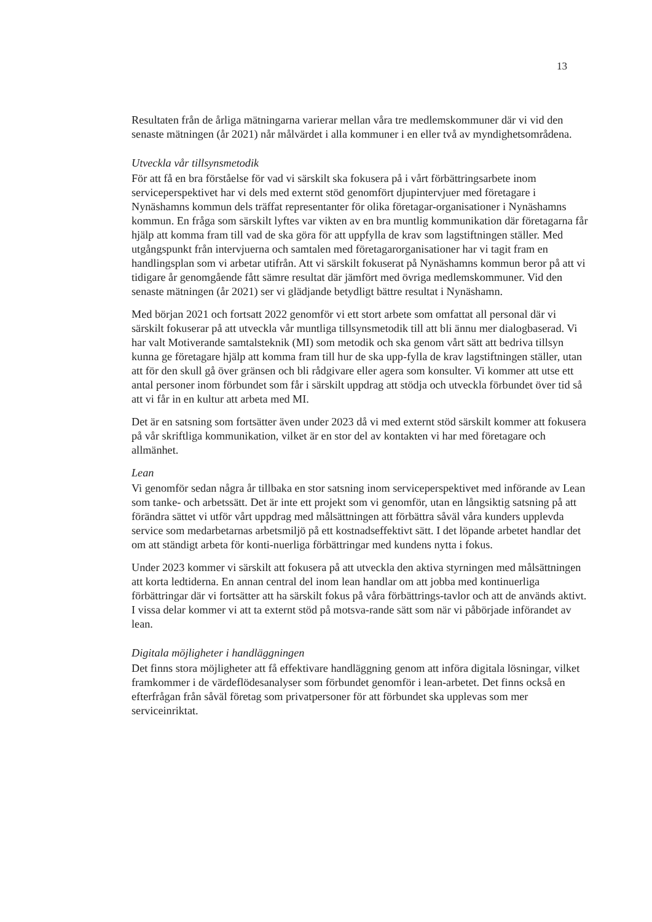13
Resultaten från de årliga mätningarna varierar mellan våra tre medlemskommuner där vi vid den senaste mätningen (år 2021) når målvärdet i alla kommuner i en eller två av myndighetsområdena.
Utveckla vår tillsynsmetodik
För att få en bra förståelse för vad vi särskilt ska fokusera på i vårt förbättringsarbete inom serviceperspektivet har vi dels med externt stöd genomfört djupintervjuer med företagare i Nynäshamns kommun dels träffat representanter för olika företagar-organisationer i Nynäshamns kommun. En fråga som särskilt lyftes var vikten av en bra muntlig kommunikation där företagarna får hjälp att komma fram till vad de ska göra för att uppfylla de krav som lagstiftningen ställer. Med utgångspunkt från intervjuerna och samtalen med företagarorganisationer har vi tagit fram en handlingsplan som vi arbetar utifrån. Att vi särskilt fokuserat på Nynäshamns kommun beror på att vi tidigare år genomgående fått sämre resultat där jämfört med övriga medlemskommuner. Vid den senaste mätningen (år 2021) ser vi glädjande betydligt bättre resultat i Nynäshamn.
Med början 2021 och fortsatt 2022 genomför vi ett stort arbete som omfattat all personal där vi särskilt fokuserar på att utveckla vår muntliga tillsynsmetodik till att bli ännu mer dialogbaserad. Vi har valt Motiverande samtalsteknik (MI) som metodik och ska genom vårt sätt att bedriva tillsyn kunna ge företagare hjälp att komma fram till hur de ska upp-fylla de krav lagstiftningen ställer, utan att för den skull gå över gränsen och bli rådgivare eller agera som konsulter. Vi kommer att utse ett antal personer inom förbundet som får i särskilt uppdrag att stödja och utveckla förbundet över tid så att vi får in en kultur att arbeta med MI.
Det är en satsning som fortsätter även under 2023 då vi med externt stöd särskilt kommer att fokusera på vår skriftliga kommunikation, vilket är en stor del av kontakten vi har med företagare och allmänhet.
Lean
Vi genomför sedan några år tillbaka en stor satsning inom serviceperspektivet med införande av Lean som tanke- och arbetssätt. Det är inte ett projekt som vi genomför, utan en långsiktig satsning på att förändra sättet vi utför vårt uppdrag med målsättningen att förbättra såväl våra kunders upplevda service som medarbetarnas arbetsmiljö på ett kostnadseffektivt sätt. I det löpande arbetet handlar det om att ständigt arbeta för konti-nuerliga förbättringar med kundens nytta i fokus.
Under 2023 kommer vi särskilt att fokusera på att utveckla den aktiva styrningen med målsättningen att korta ledtiderna. En annan central del inom lean handlar om att jobba med kontinuerliga förbättringar där vi fortsätter att ha särskilt fokus på våra förbättrings-tavlor och att de används aktivt. I vissa delar kommer vi att ta externt stöd på motsva-rande sätt som när vi påbörjade införandet av lean.
Digitala möjligheter i handläggningen
Det finns stora möjligheter att få effektivare handläggning genom att införa digitala lösningar, vilket framkommer i de värdeflödesanalyser som förbundet genomför i lean-arbetet. Det finns också en efterfrågan från såväl företag som privatpersoner för att förbundet ska upplevas som mer serviceinriktat.